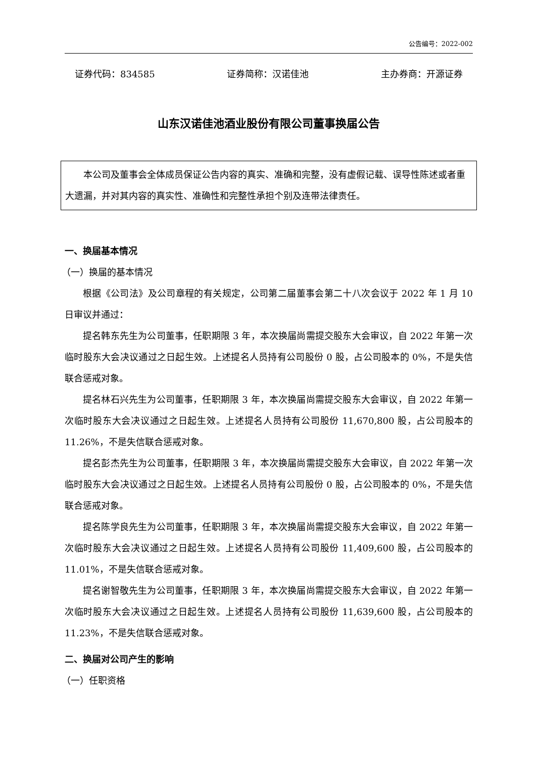公告编号：2022-002
证券代码：834585 证券简称：汉诺佳池 主办券商：开源证券
山东汉诺佳池酒业股份有限公司董事换届公告
本公司及董事会全体成员保证公告内容的真实、准确和完整，没有虚假记载、误导性陈述或者重大遗漏，并对其内容的真实性、准确性和完整性承担个别及连带法律责任。
一、换届基本情况
（一）换届的基本情况
根据《公司法》及公司章程的有关规定，公司第二届董事会第二十八次会议于 2022 年 1 月 10 日审议并通过：
提名韩东先生为公司董事，任职期限 3 年，本次换届尚需提交股东大会审议，自 2022 年第一次临时股东大会决议通过之日起生效。上述提名人员持有公司股份 0 股，占公司股本的 0%，不是失信联合惩戒对象。
提名林石兴先生为公司董事，任职期限 3 年，本次换届尚需提交股东大会审议，自 2022 年第一次临时股东大会决议通过之日起生效。上述提名人员持有公司股份 11,670,800 股，占公司股本的 11.26%，不是失信联合惩戒对象。
提名彭杰先生为公司董事，任职期限 3 年，本次换届尚需提交股东大会审议，自 2022 年第一次临时股东大会决议通过之日起生效。上述提名人员持有公司股份 0 股，占公司股本的 0%，不是失信联合惩戒对象。
提名陈学良先生为公司董事，任职期限 3 年，本次换届尚需提交股东大会审议，自 2022 年第一次临时股东大会决议通过之日起生效。上述提名人员持有公司股份 11,409,600 股，占公司股本的 11.01%，不是失信联合惩戒对象。
提名谢智敬先生为公司董事，任职期限 3 年，本次换届尚需提交股东大会审议，自 2022 年第一次临时股东大会决议通过之日起生效。上述提名人员持有公司股份 11,639,600 股，占公司股本的 11.23%，不是失信联合惩戒对象。
二、换届对公司产生的影响
（一）任职资格